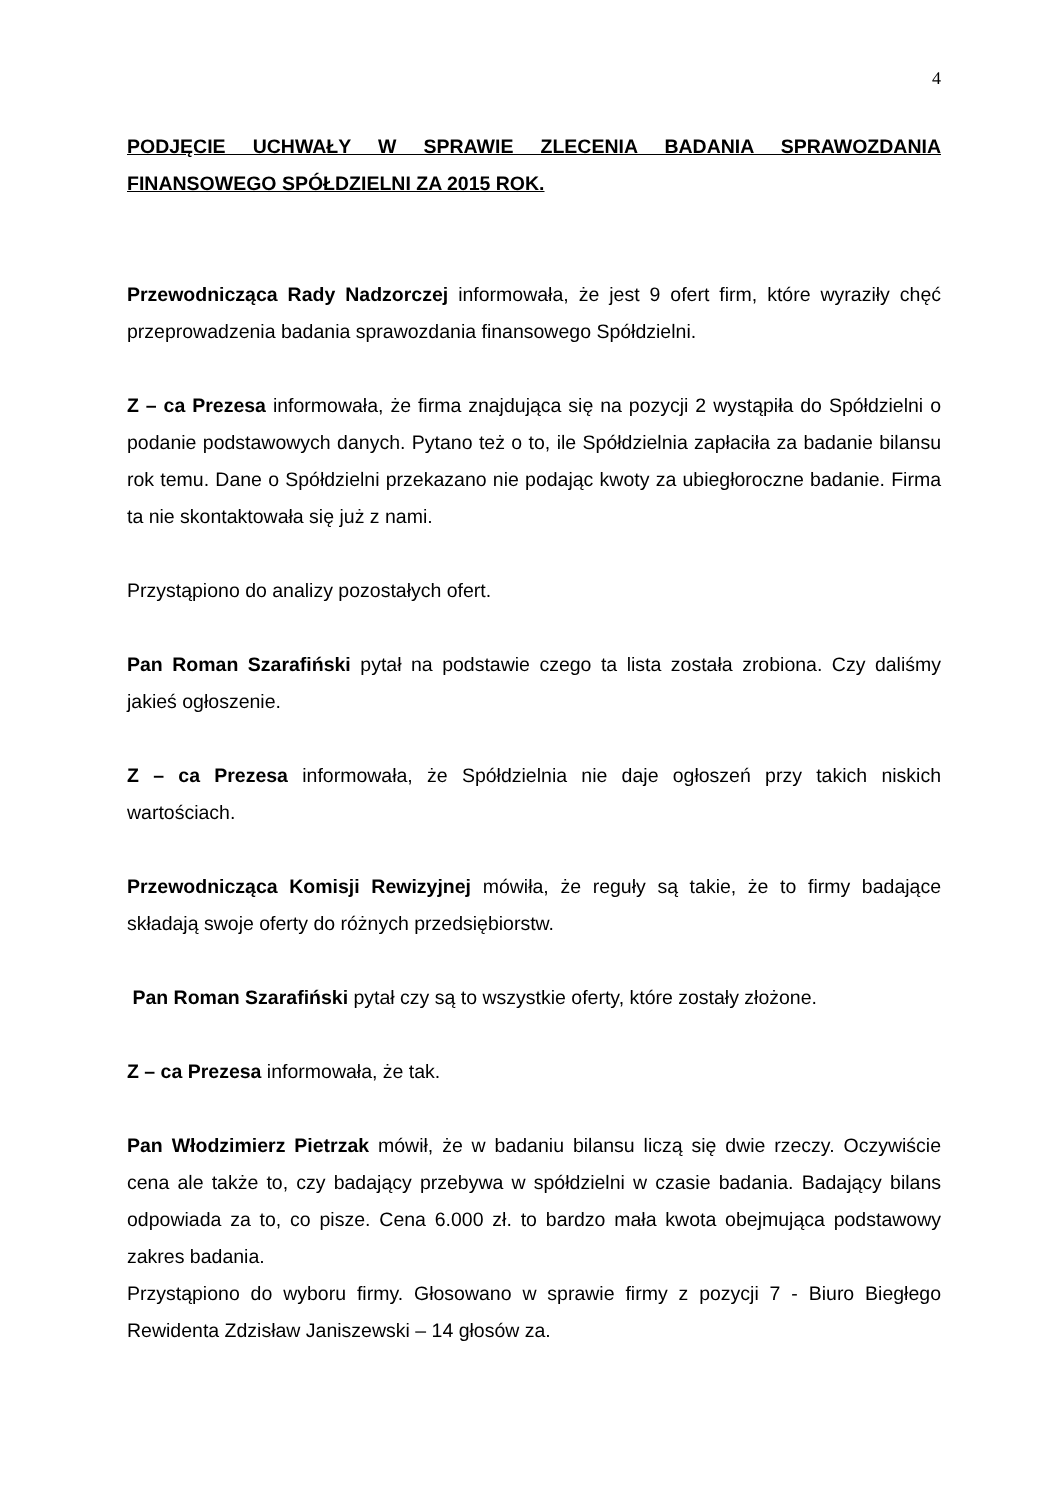4
PODJĘCIE UCHWAŁY W SPRAWIE ZLECENIA BADANIA SPRAWOZDANIA FINANSOWEGO SPÓŁDZIELNI ZA 2015 ROK.
Przewodnicząca Rady Nadzorczej informowała, że jest 9 ofert firm, które wyraziły chęć przeprowadzenia badania sprawozdania finansowego Spółdzielni.
Z – ca Prezesa informowała, że firma znajdująca się na pozycji 2 wystąpiła do Spółdzielni o podanie podstawowych danych. Pytano też o to, ile Spółdzielnia zapłaciła za badanie bilansu rok temu. Dane o Spółdzielni przekazano nie podając kwoty za ubiegłoroczne badanie. Firma ta nie skontaktowała się już z nami.
Przystąpiono do analizy pozostałych ofert.
Pan Roman Szarafiński pytał na podstawie czego ta lista została zrobiona. Czy daliśmy jakieś ogłoszenie.
Z – ca Prezesa informowała, że Spółdzielnia nie daje ogłoszeń przy takich niskich wartościach.
Przewodnicząca Komisji Rewizyjnej mówiła, że reguły są takie, że to firmy badające składają swoje oferty do różnych przedsiębiorstw.
Pan Roman Szarafiński pytał czy są to wszystkie oferty, które zostały złożone.
Z – ca Prezesa informowała, że tak.
Pan Włodzimierz Pietrzak mówił, że w badaniu bilansu liczą się dwie rzeczy. Oczywiście cena ale także to, czy badający przebywa w spółdzielni w czasie badania. Badający bilans odpowiada za to, co pisze. Cena 6.000 zł. to bardzo mała kwota obejmująca podstawowy zakres badania.
Przystąpiono do wyboru firmy. Głosowano w sprawie firmy z pozycji 7 - Biuro Biegłego Rewidenta Zdzisław Janiszewski – 14 głosów za.